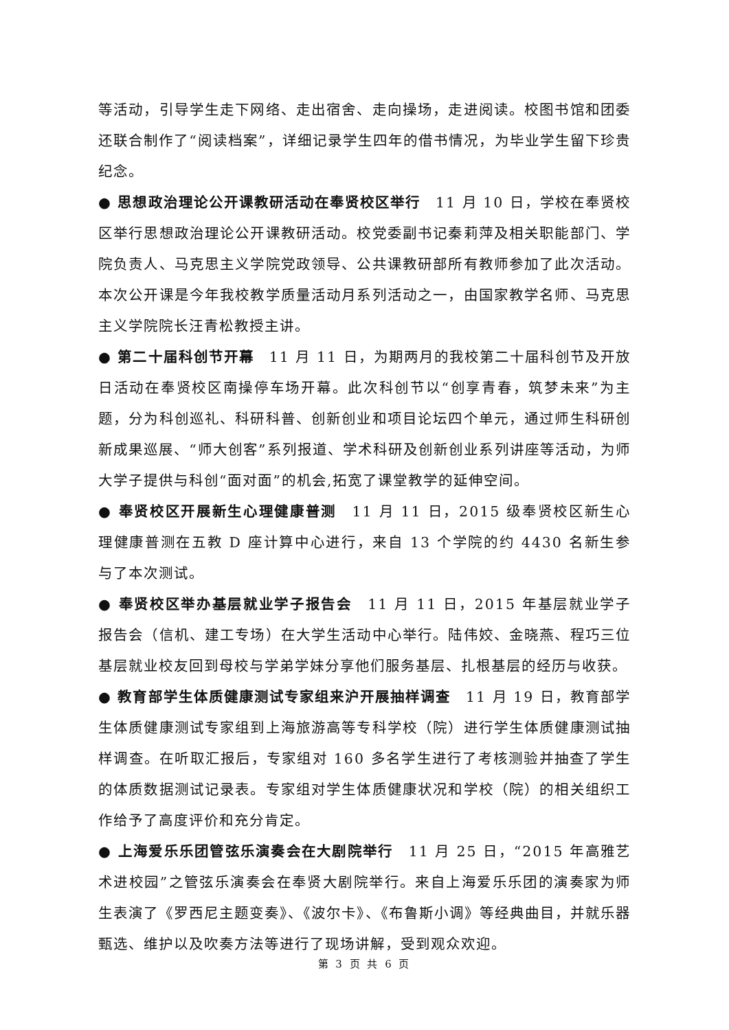等活动，引导学生走下网络、走出宿舍、走向操场，走进阅读。校图书馆和团委还联合制作了“阅读档案”，详细记录学生四年的借书情况，为毕业学生留下珍贵纪念。
● 思想政治理论公开课教研活动在奉贤校区举行　11 月 10 日，学校在奉贤校区举行思想政治理论公开课教研活动。校党委副书记秦莉萍及相关职能部门、学院负责人、马克思主义学院党政领导、公共课教研部所有教师参加了此次活动。本次公开课是今年我校教学质量活动月系列活动之一，由国家教学名师、马克思主义学院院长汪青松教授主讲。
● 第二十届科创节开幕　11 月 11 日，为期两月的我校第二十届科创节及开放日活动在奉贤校区南操停车场开幕。此次科创节以“创享青春，筑梦未来”为主题，分为科创巡礼、科研科普、创新创业和项目论坛四个单元，通过师生科研创新成果巡展、“师大创客”系列报道、学术科研及创新创业系列讲座等活动，为师大学子提供与科创“面对面”的机会,拓宽了课堂教学的延伸空间。
● 奉贤校区开展新生心理健康普测　11 月 11 日，2015 级奉贤校区新生心理健康普测在五教 D 座计算中心进行，来自 13 个学院的约 4430 名新生参与了本次测试。
● 奉贤校区举办基层就业学子报告会　11 月 11 日，2015 年基层就业学子报告会（信机、建工专场）在大学生活动中心举行。陆伟姣、金晓燕、程巧三位基层就业校友回到母校与学弟学妹分享他们服务基层、扎根基层的经历与收获。
● 教育部学生体质健康测试专家组来沪开展抽样调查　11 月 19 日，教育部学生体质健康测试专家组到上海旅游高等专科学校（院）进行学生体质健康测试抽样调查。在听取汇报后，专家组对 160 多名学生进行了考核测验并抽查了学生的体质数据测试记录表。专家组对学生体质健康状况和学校（院）的相关组织工作给予了高度评价和充分肯定。
● 上海爱乐乐团管弦乐演奏会在大剧院举行　11 月 25 日，“2015 年高雅艺术进校园”之管弦乐演奏会在奉贤大剧院举行。来自上海爱乐乐团的演奏家为师生表演了《罗西尼主题变奏》、《波尔卡》、《布鲁斯小调》等经典曲目，并就乐器甄选、维护以及吹奏方法等进行了现场讲解，受到观众欢迎。
第 3 页 共 6 页